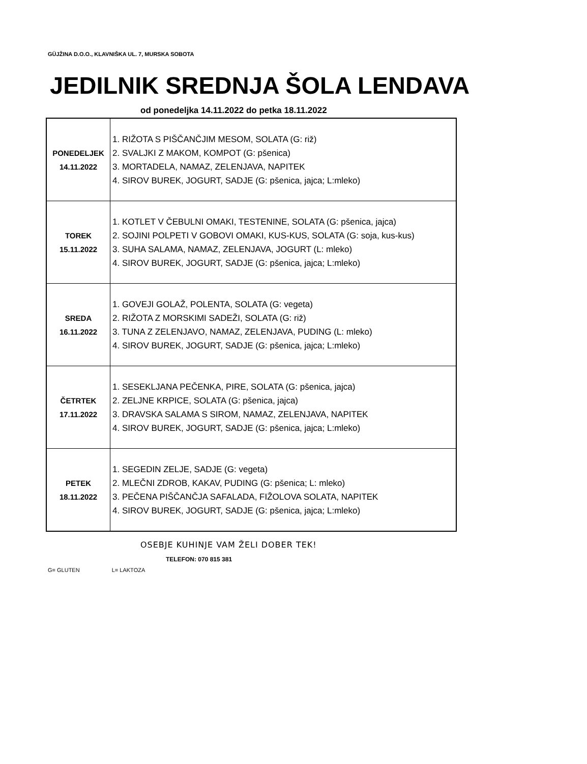GÜJŽINA D.O.O., KLAVNIŠKA UL. 7, MURSKA SOBOTA
JEDILNIK SREDNJA ŠOLA LENDAVA
od ponedeljka 14.11.2022 do petka 18.11.2022
| PONEDELJEK 14.11.2022 | 1. RIŽOTA S PIŠČANČJIM MESOM, SOLATA (G: riž) 2. SVALJKI Z MAKOM, KOMPOT (G: pšenica) 3. MORTADELA, NAMAZ, ZELENJAVA, NAPITEK 4. SIROV BUREK, JOGURT, SADJE (G: pšenica, jajca; L:mleko) |
| TOREK 15.11.2022 | 1. KOTLET V ČEBULNI OMAKI, TESTENINE, SOLATA (G: pšenica, jajca) 2. SOJINI POLPETI V GOBOVI OMAKI, KUS-KUS, SOLATA (G: soja, kus-kus) 3. SUHA SALAMA, NAMAZ, ZELENJAVA, JOGURT (L: mleko) 4. SIROV BUREK, JOGURT, SADJE (G: pšenica, jajca; L:mleko) |
| SREDA 16.11.2022 | 1. GOVEJI GOLAŽ, POLENTA, SOLATA (G: vegeta) 2. RIŽOTA Z MORSKIMI SADEŽI, SOLATA (G: riž) 3. TUNA Z ZELENJAVO, NAMAZ, ZELENJAVA, PUDING (L: mleko) 4. SIROV BUREK, JOGURT, SADJE (G: pšenica, jajca; L:mleko) |
| ČETRTEK 17.11.2022 | 1. SESEKLJANA PEČENKA, PIRE, SOLATA (G: pšenica, jajca) 2. ZELJNE KRPICE, SOLATA (G: pšenica, jajca) 3. DRAVSKA SALAMA S SIROM, NAMAZ, ZELENJAVA, NAPITEK 4. SIROV BUREK, JOGURT, SADJE (G: pšenica, jajca; L:mleko) |
| PETEK 18.11.2022 | 1. SEGEDIN ZELJE, SADJE (G: vegeta) 2. MLEČNI ZDROB, KAKAV, PUDING (G: pšenica; L: mleko) 3. PEČENA PIŠČANČJA SAFALADA, FIŽOLOVA SOLATA, NAPITEK 4. SIROV BUREK, JOGURT, SADJE (G: pšenica, jajca; L:mleko) |
OSEBJE KUHINJE VAM ŽELI DOBER TEK!
TELEFON: 070 815 381
G= GLUTEN L= LAKTOZA